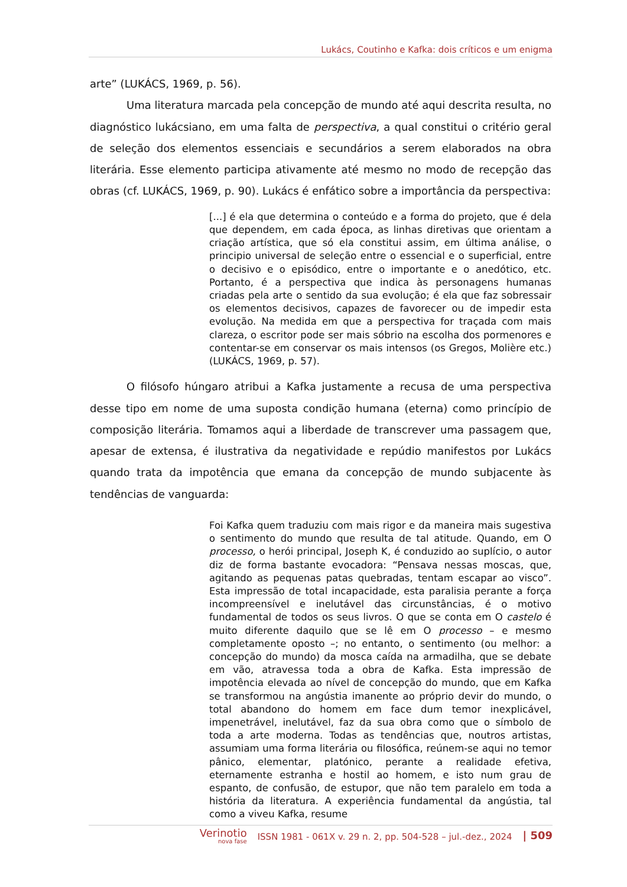Lukács, Coutinho e Kafka: dois críticos e um enigma
arte” (LUKÁCS, 1969, p. 56).
Uma literatura marcada pela concepção de mundo até aqui descrita resulta, no diagnóstico lukácsiano, em uma falta de perspectiva, a qual constitui o critério geral de seleção dos elementos essenciais e secundários a serem elaborados na obra literária. Esse elemento participa ativamente até mesmo no modo de recepção das obras (cf. LUKÁCS, 1969, p. 90). Lukács é enfático sobre a importância da perspectiva:
[...] é ela que determina o conteúdo e a forma do projeto, que é dela que dependem, em cada época, as linhas diretivas que orientam a criação artística, que só ela constitui assim, em última análise, o principio universal de seleção entre o essencial e o superficial, entre o decisivo e o episódico, entre o importante e o anedótico, etc. Portanto, é a perspectiva que indica às personagens humanas criadas pela arte o sentido da sua evolução; é ela que faz sobressair os elementos decisivos, capazes de favorecer ou de impedir esta evolução. Na medida em que a perspectiva for traçada com mais clareza, o escritor pode ser mais sóbrio na escolha dos pormenores e contentar-se em conservar os mais intensos (os Gregos, Molière etc.) (LUKÁCS, 1969, p. 57).
O filósofo húngaro atribui a Kafka justamente a recusa de uma perspectiva desse tipo em nome de uma suposta condição humana (eterna) como princípio de composição literária. Tomamos aqui a liberdade de transcrever uma passagem que, apesar de extensa, é ilustrativa da negatividade e repúdio manifestos por Lukács quando trata da impotência que emana da concepção de mundo subjacente às tendências de vanguarda:
Foi Kafka quem traduziu com mais rigor e da maneira mais sugestiva o sentimento do mundo que resulta de tal atitude. Quando, em O processo, o herói principal, Joseph K, é conduzido ao suplício, o autor diz de forma bastante evocadora: “Pensava nessas moscas, que, agitando as pequenas patas quebradas, tentam escapar ao visco”. Esta impressão de total incapacidade, esta paralisia perante a força incompreensível e inelutável das circunstâncias, é o motivo fundamental de todos os seus livros. O que se conta em O castelo é muito diferente daquilo que se lê em O processo – e mesmo completamente oposto –; no entanto, o sentimento (ou melhor: a concepção do mundo) da mosca caída na armadilha, que se debate em vão, atravessa toda a obra de Kafka. Esta impressão de impotência elevada ao nível de concepção do mundo, que em Kafka se transformou na angústia imanente ao próprio devir do mundo, o total abandono do homem em face dum temor inexplicável, impenetrável, inelutável, faz da sua obra como que o símbolo de toda a arte moderna. Todas as tendências que, noutros artistas, assumiam uma forma literária ou filosófica, reúnem-se aqui no temor pânico, elementar, platónico, perante a realidade efetiva, eternamente estranha e hostil ao homem, e isto num grau de espanto, de confusão, de estupor, que não tem paralelo em toda a história da literatura. A experiência fundamental da angústia, tal como a viveu Kafka, resume
Verinotio
nova fase
ISSN 1981 - 061X v. 29 n. 2, pp. 504-528 – jul.-dez., 2024
| 509